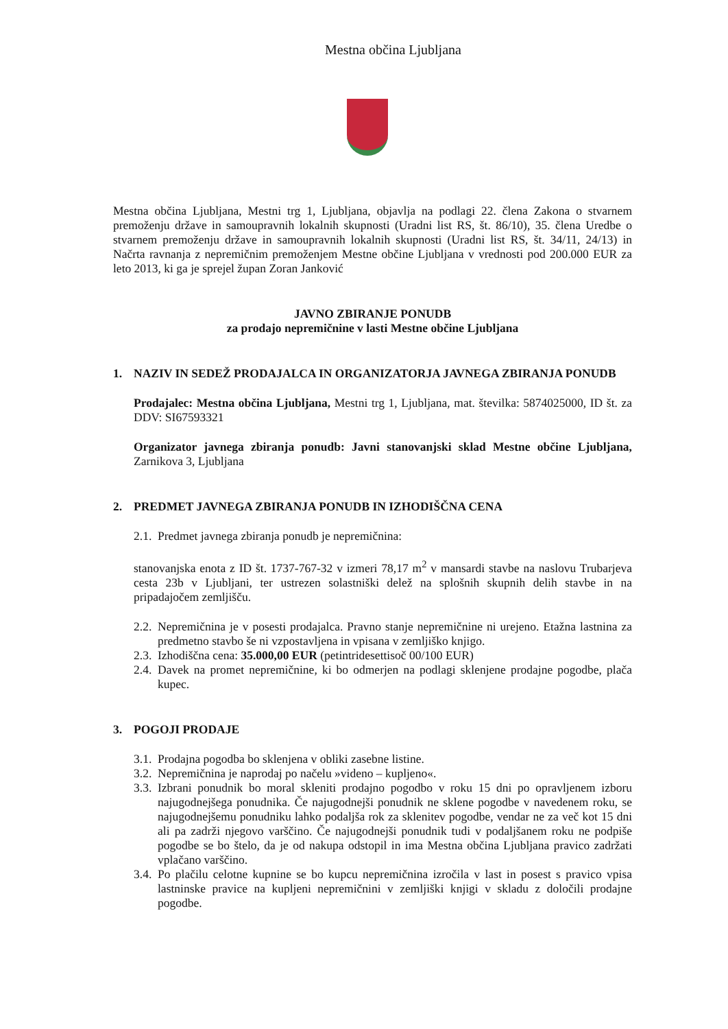Mestna občina Ljubljana
Mestna občina Ljubljana, Mestni trg 1, Ljubljana, objavlja na podlagi 22. člena Zakona o stvarnem premoženju države in samoupravnih lokalnih skupnosti (Uradni list RS, št. 86/10), 35. člena Uredbe o stvarnem premoženju države in samoupravnih lokalnih skupnosti (Uradni list RS, št. 34/11, 24/13) in Načrta ravnanja z nepremičnim premoženjem Mestne občine Ljubljana v vrednosti pod 200.000 EUR za leto 2013, ki ga je sprejel župan Zoran Janković
JAVNO ZBIRANJE PONUDB
za prodajo nepremičnine v lasti Mestne občine Ljubljana
1. NAZIV IN SEDEŽ PRODAJALCA IN ORGANIZATORJA JAVNEGA ZBIRANJA PONUDB
Prodajalec: Mestna občina Ljubljana, Mestni trg 1, Ljubljana, mat. številka: 5874025000, ID št. za DDV: SI67593321
Organizator javnega zbiranja ponudb: Javni stanovanjski sklad Mestne občine Ljubljana, Zarnikova 3, Ljubljana
2. PREDMET JAVNEGA ZBIRANJA PONUDB IN IZHODIŠČNA CENA
2.1.
Predmet javnega zbiranja ponudb je nepremičnina:
stanovanjska enota z ID št. 1737-767-32 v izmeri 78,17 m<sup>2</sup> v mansardi stavbe na naslovu Trubarjeva cesta 23b v Ljubljani, ter ustrezen solastniški delež na splošnih skupnih delih stavbe in na pripadajočem zemljišču.
2.2.
Nepremičnina je v posesti prodajalca. Pravno stanje nepremičnine ni urejeno. Etažna lastnina za predmetno stavbo še ni vzpostavljena in vpisana v zemljiško knjigo.
2.3.
Izhodiščna cena: 35.000,00 EUR (petintridesettisoč 00/100 EUR)
2.4.
Davek na promet nepremičnine, ki bo odmerjen na podlagi sklenjene prodajne pogodbe, plača kupec.
3. POGOJI PRODAJE
3.1.
Prodajna pogodba bo sklenjena v obliki zasebne listine.
3.2.
Nepremičnina je naprodaj po načelu »videno – kupljeno«.
3.3.
Izbrani ponudnik bo moral skleniti prodajno pogodbo v roku 15 dni po opravljenem izboru najugodnejšega ponudnika. Če najugodnejši ponudnik ne sklene pogodbe v navedenem roku, se najugodnejšemu ponudniku lahko podaljša rok za sklenitev pogodbe, vendar ne za več kot 15 dni ali pa zadrži njegovo varščino. Če najugodnejši ponudnik tudi v podaljšanem roku ne podpiše pogodbe se bo štelo, da je od nakupa odstopil in ima Mestna občina Ljubljana pravico zadržati vplačano varščino.
3.4.
Po plačilu celotne kupnine se bo kupcu nepremičnina izročila v last in posest s pravico vpisa lastninske pravice na kupljeni nepremičnini v zemljiški knjigi v skladu z določili prodajne pogodbe.